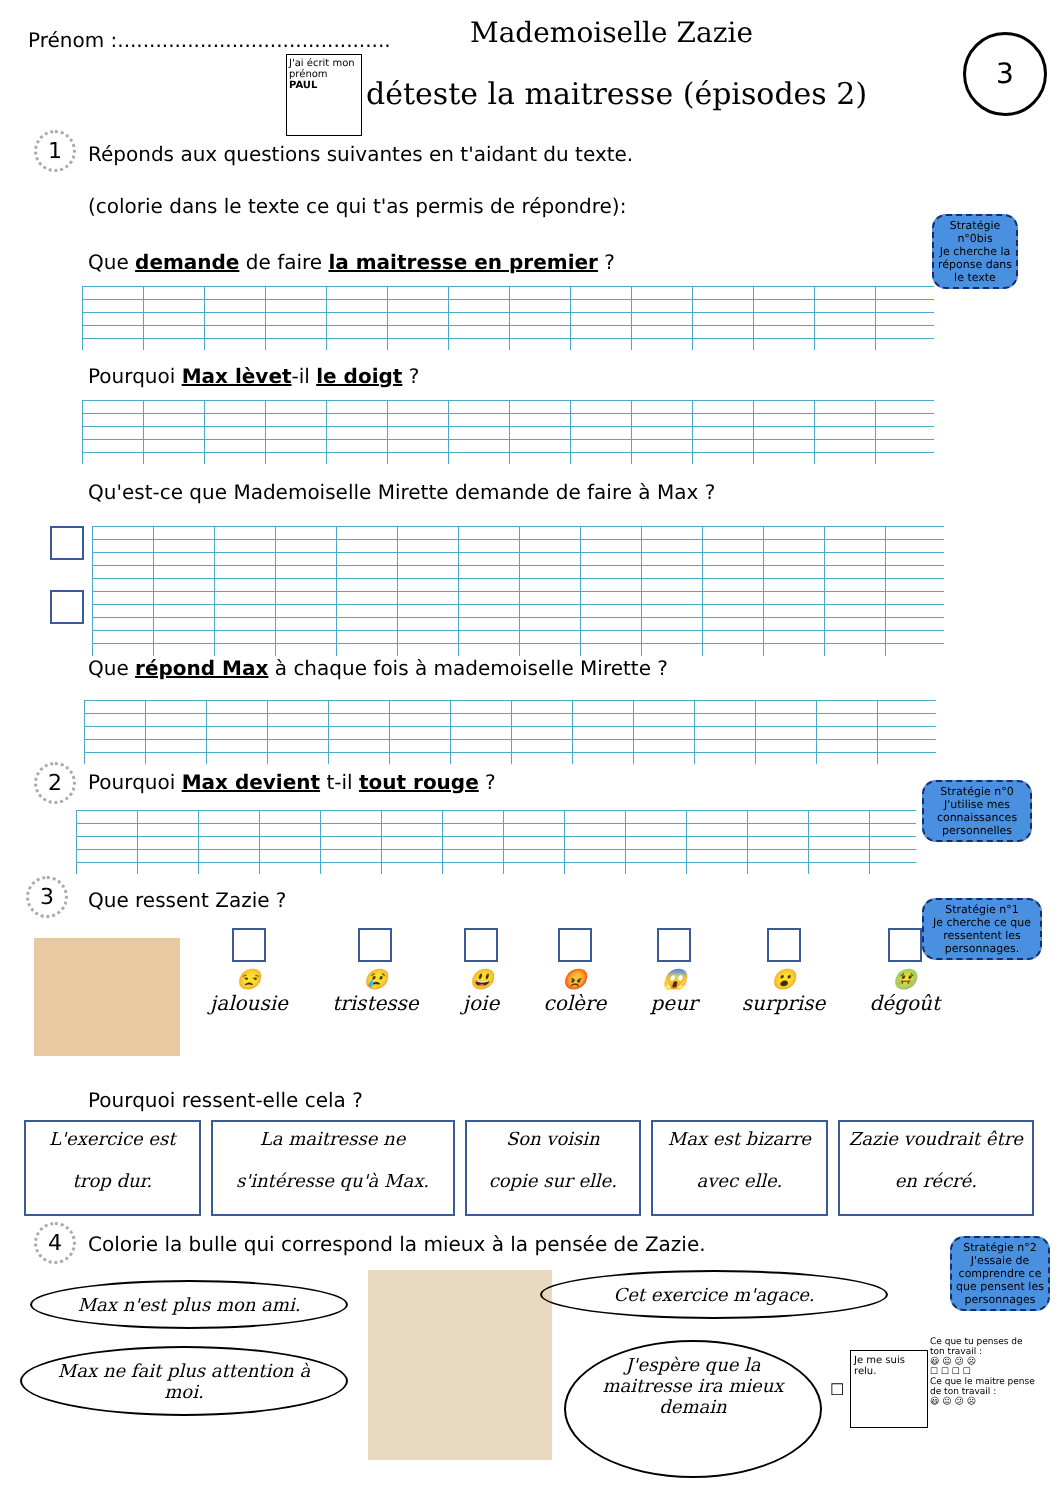Prénom :...........................................
Mademoiselle Zazie
J'ai écrit mon prénom
PAUL
déteste la maitresse (épisodes 2)
3
1
Réponds aux questions suivantes en t'aidant du texte.
(colorie dans le texte ce qui t'as permis de répondre):
Stratégie n°0bis
Je cherche la réponse dans le texte
Que demande de faire la maitresse en premier ?
Pourquoi Max lèvet-il le doigt ?
Qu'est-ce que Mademoiselle Mirette demande de faire à Max ?
Que répond Max à chaque fois à mademoiselle Mirette ?
2
Pourquoi Max devient t-il tout rouge ?
Stratégie n°0
J'utilise mes connaissances personnelles
3 Que ressent Zazie ?
Stratégie n°1
Je cherche ce que ressentent les personnages.
😒
jalousie
😢
tristesse
😃
joie
😡
colère
😱
peur
😮
surprise
🤢
dégoût
Pourquoi ressent-elle cela ?
L'exercice est
trop dur.
La maitresse ne
s'intéresse qu'à Max.
Son voisin
copie sur elle.
Max est bizarre
avec elle.
Zazie voudrait être
en récré.
4
Colorie la bulle qui correspond la mieux à la pensée de Zazie.
Stratégie n°2
J'essaie de comprendre ce que pensent les personnages
Max n'est plus mon ami.
Max ne fait plus attention à
moi.
Cet exercice m'agace.
J'espère que la
maitresse ira mieux
demain
☐
Je me suis relu.
Ce que tu penses de ton travail :
😃 😐 😕 ☹
☐ ☐ ☐ ☐
Ce que le maitre pense de ton travail :
😃 😐 😕 ☹